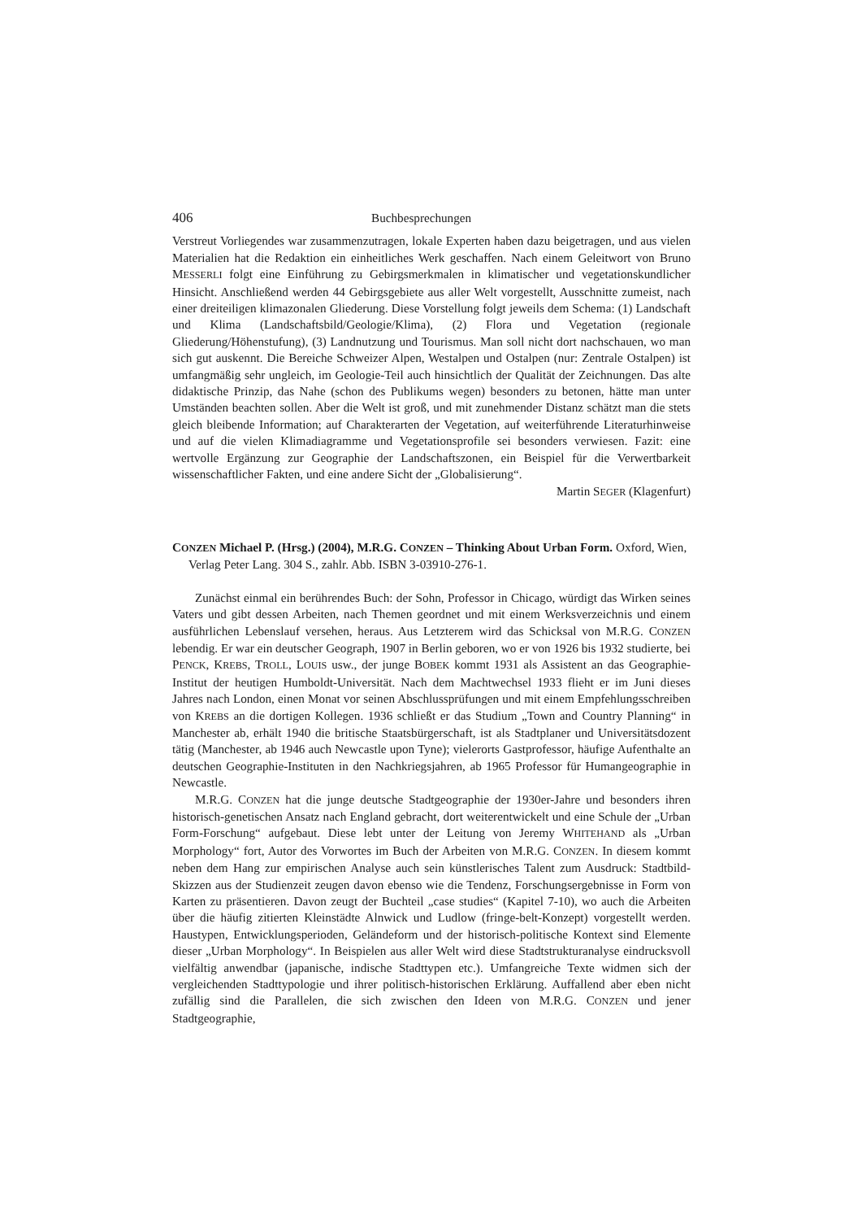406 Buchbesprechungen
Verstreut Vorliegendes war zusammenzutragen, lokale Experten haben dazu beigetragen, und aus vielen Materialien hat die Redaktion ein einheitliches Werk geschaffen. Nach einem Geleitwort von Bruno MESSERLI folgt eine Einführung zu Gebirgsmerkmalen in klimatischer und vegetationskundlicher Hinsicht. Anschließend werden 44 Gebirgsgebiete aus aller Welt vorgestellt, Ausschnitte zumeist, nach einer dreiteiligen klimazonalen Gliederung. Diese Vorstellung folgt jeweils dem Schema: (1) Landschaft und Klima (Landschaftsbild/Geologie/Klima), (2) Flora und Vegetation (regionale Gliederung/Höhenstufung), (3) Landnutzung und Tourismus. Man soll nicht dort nachschauen, wo man sich gut auskennt. Die Bereiche Schweizer Alpen, Westalpen und Ostalpen (nur: Zentrale Ostalpen) ist umfangmäßig sehr ungleich, im Geologie-Teil auch hinsichtlich der Qualität der Zeichnungen. Das alte didaktische Prinzip, das Nahe (schon des Publikums wegen) besonders zu betonen, hätte man unter Umständen beachten sollen. Aber die Welt ist groß, und mit zunehmender Distanz schätzt man die stets gleich bleibende Information; auf Charakterarten der Vegetation, auf weiterführende Literaturhinweise und auf die vielen Klimadiagramme und Vegetationsprofile sei besonders verwiesen. Fazit: eine wertvolle Ergänzung zur Geographie der Landschaftszonen, ein Beispiel für die Verwertbarkeit wissenschaftlicher Fakten, und eine andere Sicht der „Globalisierung“.
Martin SEGER (Klagenfurt)
CONZEN Michael P. (Hrsg.) (2004), M.R.G. CONZEN – Thinking About Urban Form. Oxford, Wien, Verlag Peter Lang. 304 S., zahlr. Abb. ISBN 3-03910-276-1.
Zunächst einmal ein berührendes Buch: der Sohn, Professor in Chicago, würdigt das Wirken seines Vaters und gibt dessen Arbeiten, nach Themen geordnet und mit einem Werksverzeichnis und einem ausführlichen Lebenslauf versehen, heraus. Aus Letzterem wird das Schicksal von M.R.G. CONZEN lebendig. Er war ein deutscher Geograph, 1907 in Berlin geboren, wo er von 1926 bis 1932 studierte, bei PENCK, KREBS, TROLL, LOUIS usw., der junge BOBEK kommt 1931 als Assistent an das Geographie-Institut der heutigen Humboldt-Universität. Nach dem Machtwechsel 1933 flieht er im Juni dieses Jahres nach London, einen Monat vor seinen Abschlussprüfungen und mit einem Empfehlungsschreiben von KREBS an die dortigen Kollegen. 1936 schließt er das Studium „Town and Country Planning“ in Manchester ab, erhält 1940 die britische Staatsbürgerschaft, ist als Stadtplaner und Universitätsdozent tätig (Manchester, ab 1946 auch Newcastle upon Tyne); vielerorts Gastprofessor, häufige Aufenthalte an deutschen Geographie-Instituten in den Nachkriegsjahren, ab 1965 Professor für Humangeographie in Newcastle.
M.R.G. CONZEN hat die junge deutsche Stadtgeographie der 1930er-Jahre und besonders ihren historisch-genetischen Ansatz nach England gebracht, dort weiterentwickelt und eine Schule der „Urban Form-Forschung“ aufgebaut. Diese lebt unter der Leitung von Jeremy WHITEHAND als „Urban Morphology“ fort, Autor des Vorwortes im Buch der Arbeiten von M.R.G. CONZEN. In diesem kommt neben dem Hang zur empirischen Analyse auch sein künstlerisches Talent zum Ausdruck: Stadtbild-Skizzen aus der Studienzeit zeugen davon ebenso wie die Tendenz, Forschungsergebnisse in Form von Karten zu präsentieren. Davon zeugt der Buchteil „case studies“ (Kapitel 7-10), wo auch die Arbeiten über die häufig zitierten Kleinstädte Alnwick und Ludlow (fringe-belt-Konzept) vorgestellt werden. Haustypen, Entwicklungsperioden, Geländeform und der historisch-politische Kontext sind Elemente dieser „Urban Morphology“. In Beispielen aus aller Welt wird diese Stadtstrukturanalyse eindrucksvoll vielfältig anwendbar (japanische, indische Stadttypen etc.). Umfangreiche Texte widmen sich der vergleichenden Stadttypologie und ihrer politisch-historischen Erklärung. Auffallend aber eben nicht zufällig sind die Parallelen, die sich zwischen den Ideen von M.R.G. CONZEN und jener Stadtgeographie,